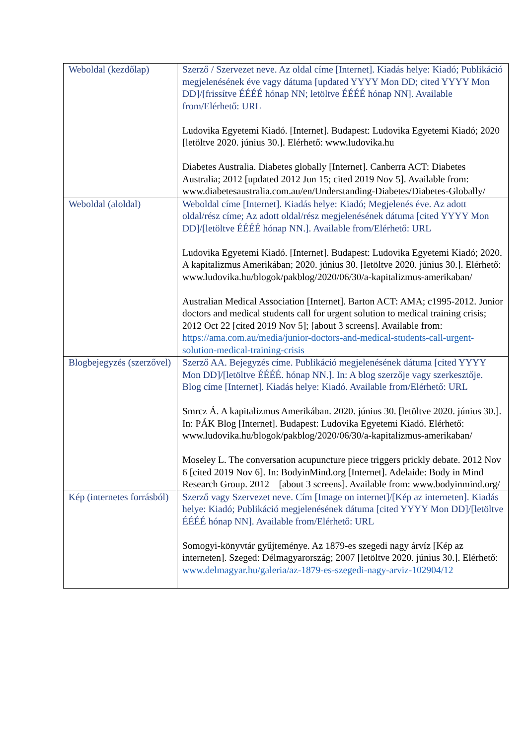| Weboldal (kezdőlap) | Szerző / Szervezet neve. Az oldal címe [Internet]. Kiadás helye: Kiadó; Publikáció megjelenésének éve vagy dátuma [updated YYYY Mon DD; cited YYYY Mon DD]/[frissítve ÉÉÉÉ hónap NN; letöltve ÉÉÉÉ hónap NN]. Available from/Elérhető: URL Ludovika Egyetemi Kiadó. [Internet]. Budapest: Ludovika Egyetemi Kiadó; 2020 [letöltve 2020. június 30.]. Elérhető: www.ludovika.hu Diabetes Australia. Diabetes globally [Internet]. Canberra ACT: Diabetes Australia; 2012 [updated 2012 Jun 15; cited 2019 Nov 5]. Available from: www.diabetesaustralia.com.au/en/Understanding-Diabetes/Diabetes-Globally/ |
| Weboldal (aloldal) | Weboldal címe [Internet]. Kiadás helye: Kiadó; Megjelenés éve. Az adott oldal/rész címe; Az adott oldal/rész megjelenésének dátuma [cited YYYY Mon DD]/[letöltve ÉÉÉÉ hónap NN.]. Available from/Elérhető: URL Ludovika Egyetemi Kiadó. [Internet]. Budapest: Ludovika Egyetemi Kiadó; 2020. A kapitalizmus Amerikában; 2020. június 30. [letöltve 2020. június 30.]. Elérhető: www.ludovika.hu/blogok/pakblog/2020/06/30/a-kapitalizmus-amerikaban/ Australian Medical Association [Internet]. Barton ACT: AMA; c1995-2012. Junior doctors and medical students call for urgent solution to medical training crisis; 2012 Oct 22 [cited 2019 Nov 5]; [about 3 screens]. Available from: https://ama.com.au/media/junior-doctors-and-medical-students-call-urgent-solution-medical-training-crisis |
| Blogbejegyzés (szerzővel) | Szerző AA. Bejegyzés címe. Publikáció megjelenésének dátuma [cited YYYY Mon DD]/[letöltve ÉÉÉÉ. hónap NN.]. In: A blog szerzője vagy szerkesztője. Blog címe [Internet]. Kiadás helye: Kiadó. Available from/Elérhető: URL Smrcz Á. A kapitalizmus Amerikában. 2020. június 30. [letöltve 2020. június 30.]. In: PÁK Blog [Internet]. Budapest: Ludovika Egyetemi Kiadó. Elérhető: www.ludovika.hu/blogok/pakblog/2020/06/30/a-kapitalizmus-amerikaban/ Moseley L. The conversation acupuncture piece triggers prickly debate. 2012 Nov 6 [cited 2019 Nov 6]. In: BodyinMind.org [Internet]. Adelaide: Body in Mind Research Group. 2012 – [about 3 screens]. Available from: www.bodyinmind.org/ |
| Kép (internetes forrásból) | Szerző vagy Szervezet neve. Cím [Image on internet]/[Kép az interneten]. Kiadás helye: Kiadó; Publikáció megjelenésének dátuma [cited YYYY Mon DD]/[letöltve ÉÉÉÉ hónap NN]. Available from/Elérhető: URL Somogyi-könyvtár gyűjteménye. Az 1879-es szegedi nagy árvíz [Kép az interneten]. Szeged: Délmagyarország; 2007 [letöltve 2020. június 30.]. Elérhető: www.delmagyar.hu/galeria/az-1879-es-szegedi-nagy-arviz-102904/12 |